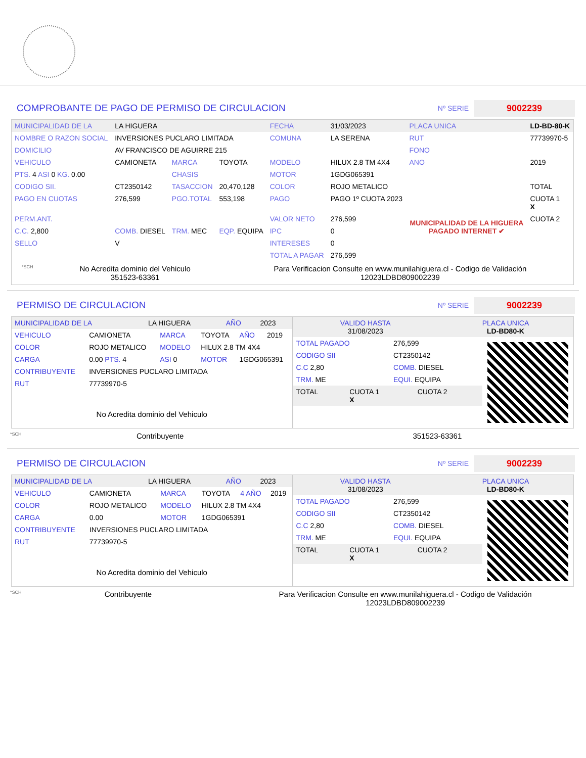COMPROBANTE DE PAGO DE PERMISO DE CIRCULACION
Nº SERIE
9002239
| MUNICIPALIDAD DE LA | LA HIGUERA | | | FECHA | 31/03/2023 | PLACA UNICA | LD-BD-80-K |
| NOMBRE O RAZON SOCIAL | INVERSIONES PUCLARO LIMITADA | | | COMUNA | LA SERENA | RUT | 77739970-5 |
| DOMICILIO | AV FRANCISCO DE AGUIRRE 215 | | | | | FONO | |
| VEHICULO | CAMIONETA | MARCA | TOYOTA | MODELO | HILUX 2.8 TM 4X4 | ANO | 2019 |
| PTS. 4 ASI 0 KG. 0.00 | | CHASIS | | MOTOR | 1GDG065391 | | |
| CODIGO SII. | CT2350142 | TASACCION | 20,470,128 | COLOR | ROJO METALICO | | TOTAL |
| PAGO EN CUOTAS | 276,599 | PGO.TOTAL | 553,198 | PAGO | PAGO 1º CUOTA 2023 | MUNICIPALIDAD DE LA HIGUERA PAGADO INTERNET ✔ | CUOTA 1 X |
| PERM.ANT. | | | | VALOR NETO | 276,599 | | CUOTA 2 |
| C.C. 2,800 | COMB. DIESEL | TRM. MEC | EQP. EQUIPA | IPC | 0 | | |
| SELLO | V | | | INTERESES | 0 | | |
| | | | | TOTAL A PAGAR | 276,599 | | |
*SCH
No Acredita dominio del Vehiculo
351523-63361
Para Verificacion Consulte en www.munilahiguera.cl - Codigo de Validación
12023LDBD809002239
PERMISO DE CIRCULACION
Nº SERIE
9002239
| MUNICIPALIDAD DE LA | LA HIGUERA | AÑO | 2023 |
| VEHICULO | CAMIONETA | MARCA | TOYOTA | AÑO | 2019 |
| COLOR | ROJO METALICO | MODELO | HILUX 2.8 TM 4X4 | | |
| CARGA | 0.00 PTS. 4 | ASI 0 | MOTOR | 1GDG065391 | |
| CONTRIBUYENTE | INVERSIONES PUCLARO LIMITADA | | | | |
| RUT | 77739970-5 | | | | |
No Acredita dominio del Vehiculo
| VALIDO HASTA 31/08/2023 | PLACA UNICA LD-BD80-K |
| TOTAL PAGADO | 276,599 |
| CODIGO SII | CT2350142 |
| C.C 2,80 | COMB. DIESEL |
| TRM. ME | EQUI. EQUIPA |
| TOTAL | CUOTA 1 X | CUOTA 2 |
*SCH
Contribuyente 351523-63361
PERMISO DE CIRCULACION
Nº SERIE
9002239
| MUNICIPALIDAD DE LA | LA HIGUERA | AÑO | 2023 |
| VEHICULO | CAMIONETA | MARCA | TOYOTA | 4 AÑO | 2019 |
| COLOR | ROJO METALICO | MODELO | HILUX 2.8 TM 4X4 | | |
| CARGA | 0.00 | MOTOR | 1GDG065391 | | |
| CONTRIBUYENTE | INVERSIONES PUCLARO LIMITADA | | | | |
| RUT | 77739970-5 | | | | |
No Acredita dominio del Vehiculo
| VALIDO HASTA 31/08/2023 | PLACA UNICA LD-BD80-K |
| TOTAL PAGADO | 276,599 |
| CODIGO SII | CT2350142 |
| C.C 2,80 | COMB. DIESEL |
| TRM. ME | EQUI. EQUIPA |
| TOTAL | CUOTA 1 X | CUOTA 2 |
*SCH
Contribuyente Para Verificacion Consulte en www.munilahiguera.cl - Codigo de Validación
12023LDBD809002239